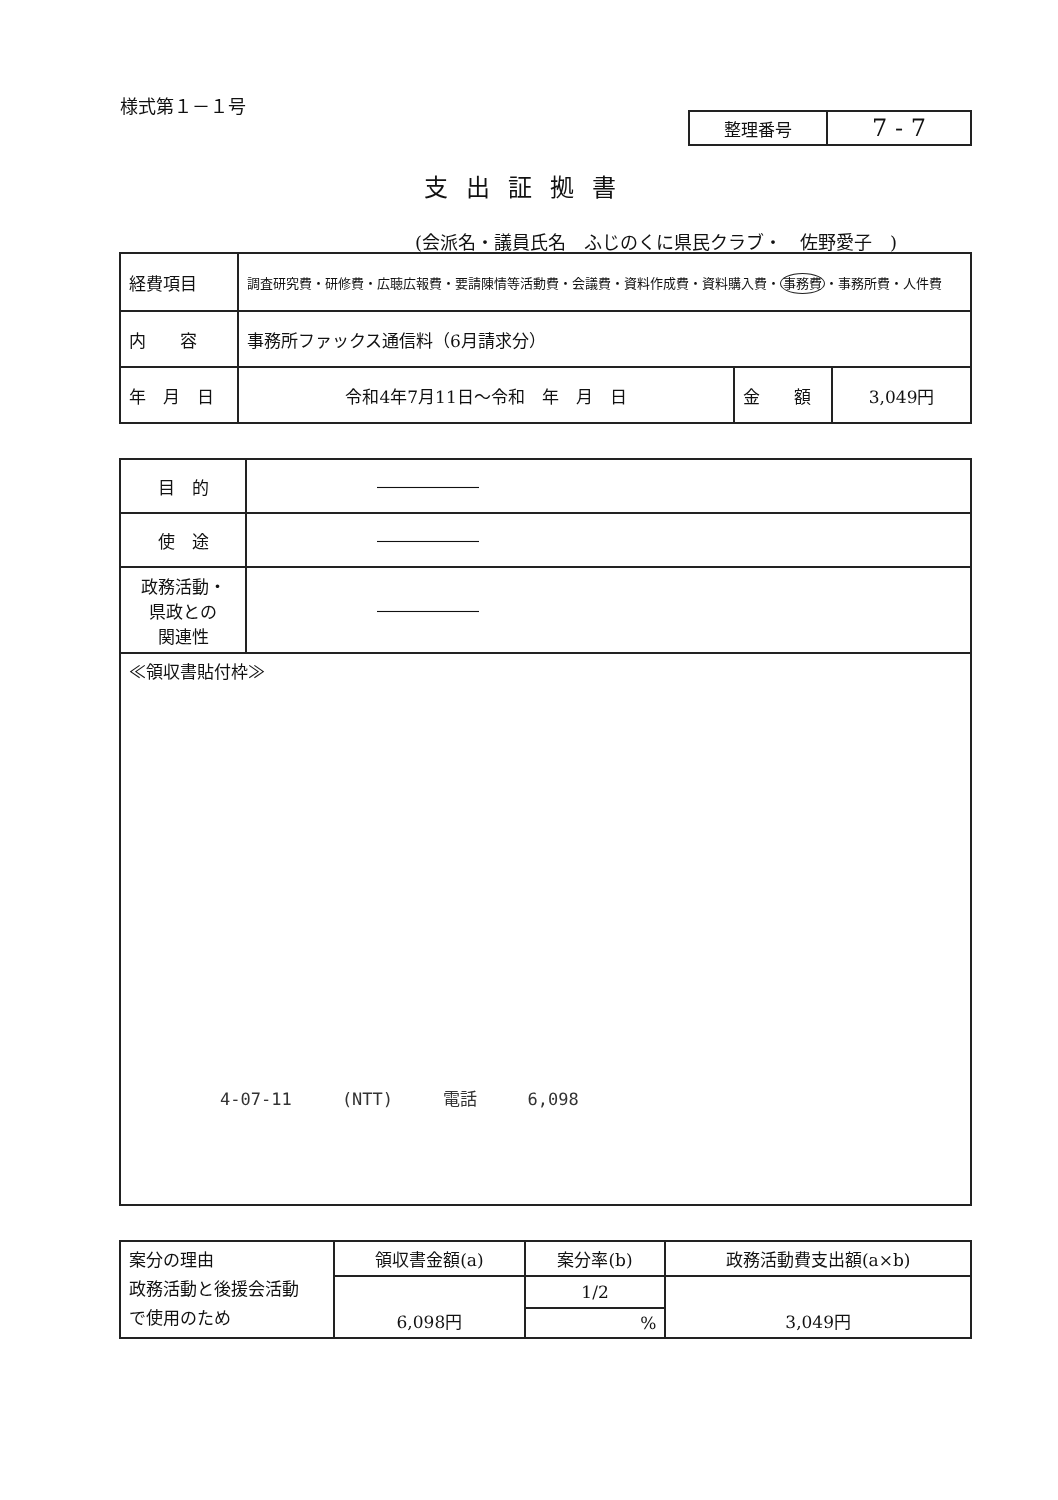様式第１－１号
| 整理番号 | 7 - 7 |
支出証拠書
(会派名・議員氏名　ふじのくに県民クラブ・　佐野愛子　)
| 経費項目 | 調査研究費・研修費・広聴広報費・要請陳情等活動費・会議費・資料作成費・資料購入費・ 事務費 ・事務所費・人件費 | | |
| 内 容 | 事務所ファックス通信料（6月請求分） | | |
| 年 月 日 | 令和4年7月11日～令和 年 月 日 | 金 額 | 3,049円 |
| 目 的 | ―――――― |
| 使 途 | ―――――― |
| 政務活動・ 県政との 関連性 | ―――――― |
| ≪領収書貼付枠≫ | |
4-07-11 (NTT) 電話 6,098
| 案分の理由 政務活動と後援会活動 で使用のため | 領収書金額(a) | 案分率(b) | 政務活動費支出額(a×b) |
| | 6,098円 | 1/2 | 3,049円 |
| | | % | |